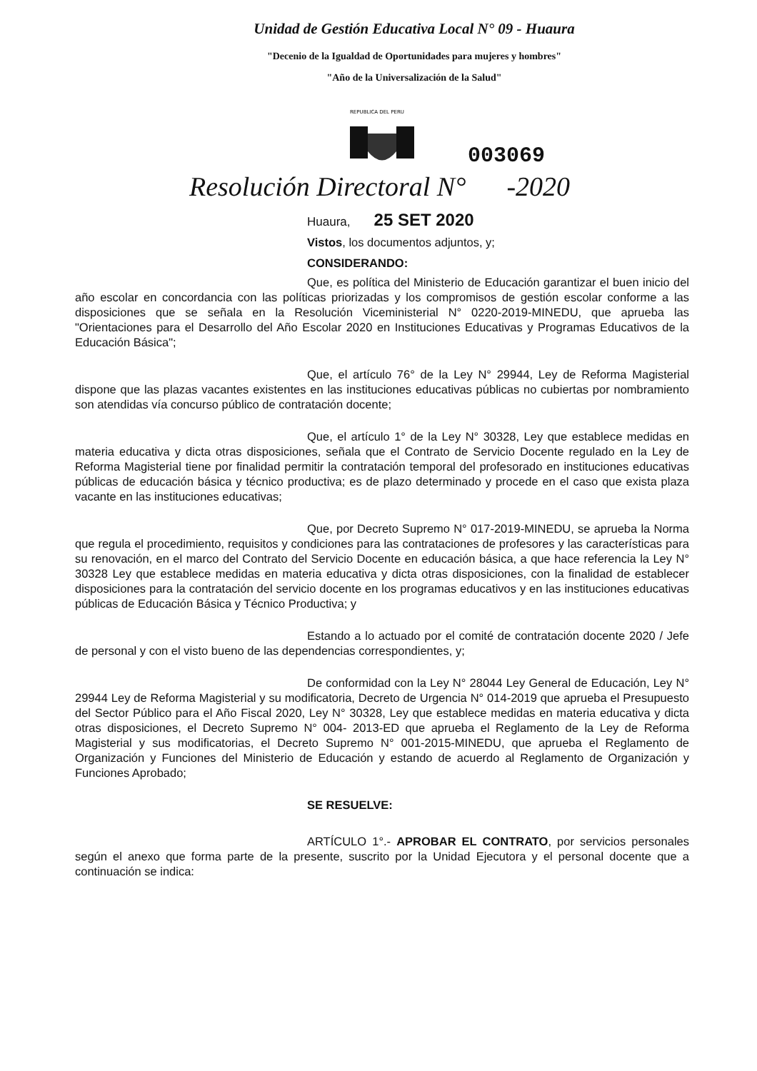Unidad de Gestión Educativa Local N° 09 - Huaura
"Decenio de la Igualdad de Oportunidades para mujeres y hombres"
"Año de la Universalización de la Salud"
REPUBLICA DEL PERU
003069
Resolución Directoral N° -2020
Huaura, 25 SET 2020
Vistos, los documentos adjuntos, y;
CONSIDERANDO:
Que, es política del Ministerio de Educación garantizar el buen inicio del año escolar en concordancia con las políticas priorizadas y los compromisos de gestión escolar conforme a las disposiciones que se señala en la Resolución Viceministerial N° 0220-2019-MINEDU, que aprueba las "Orientaciones para el Desarrollo del Año Escolar 2020 en Instituciones Educativas y Programas Educativos de la Educación Básica";
Que, el artículo 76° de la Ley N° 29944, Ley de Reforma Magisterial dispone que las plazas vacantes existentes en las instituciones educativas públicas no cubiertas por nombramiento son atendidas vía concurso público de contratación docente;
Que, el artículo 1° de la Ley N° 30328, Ley que establece medidas en materia educativa y dicta otras disposiciones, señala que el Contrato de Servicio Docente regulado en la Ley de Reforma Magisterial tiene por finalidad permitir la contratación temporal del profesorado en instituciones educativas públicas de educación básica y técnico productiva; es de plazo determinado y procede en el caso que exista plaza vacante en las instituciones educativas;
Que, por Decreto Supremo N° 017-2019-MINEDU, se aprueba la Norma que regula el procedimiento, requisitos y condiciones para las contrataciones de profesores y las características para su renovación, en el marco del Contrato del Servicio Docente en educación básica, a que hace referencia la Ley N° 30328 Ley que establece medidas en materia educativa y dicta otras disposiciones, con la finalidad de establecer disposiciones para la contratación del servicio docente en los programas educativos y en las instituciones educativas públicas de Educación Básica y Técnico Productiva; y
Estando a lo actuado por el comité de contratación docente 2020 / Jefe de personal y con el visto bueno de las dependencias correspondientes, y;
De conformidad con la Ley N° 28044 Ley General de Educación, Ley N° 29944 Ley de Reforma Magisterial y su modificatoria, Decreto de Urgencia N° 014-2019 que aprueba el Presupuesto del Sector Público para el Año Fiscal 2020, Ley N° 30328, Ley que establece medidas en materia educativa y dicta otras disposiciones, el Decreto Supremo N° 004- 2013-ED que aprueba el Reglamento de la Ley de Reforma Magisterial y sus modificatorias, el Decreto Supremo N° 001-2015-MINEDU, que aprueba el Reglamento de Organización y Funciones del Ministerio de Educación y estando de acuerdo al Reglamento de Organización y Funciones Aprobado;
SE RESUELVE:
ARTÍCULO 1°.- APROBAR EL CONTRATO, por servicios personales según el anexo que forma parte de la presente, suscrito por la Unidad Ejecutora y el personal docente que a continuación se indica: